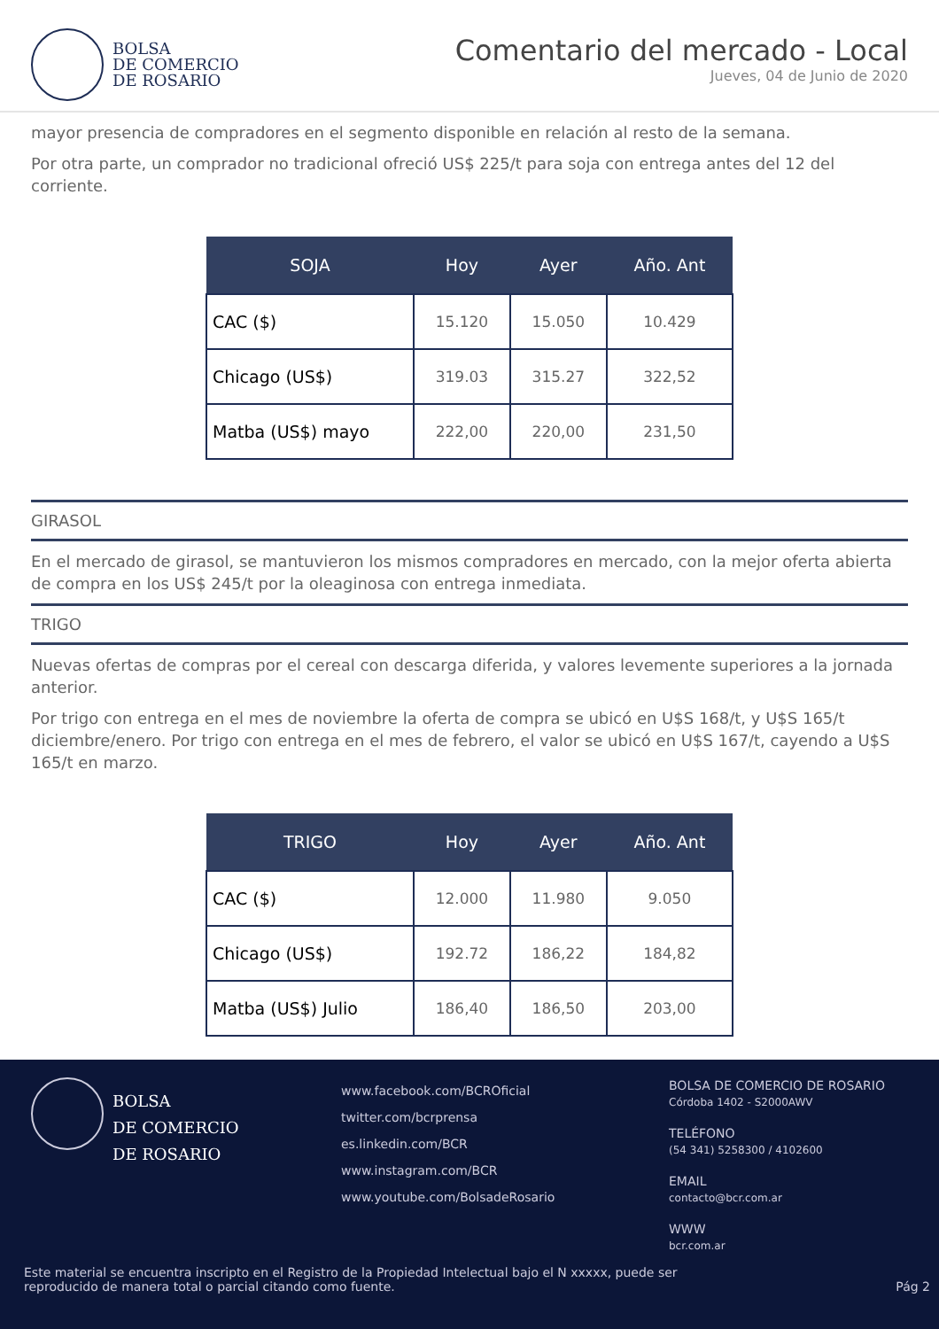BOLSA
DE COMERCIO
DE ROSARIO
Comentario del mercado - Local
Jueves, 04 de Junio de 2020
mayor presencia de compradores en el segmento disponible en relación al resto de la semana.
Por otra parte, un comprador no tradicional ofreció US$ 225/t para soja con entrega antes del 12 del corriente.
| SOJA | Hoy | Ayer | Año. Ant |
| --- | --- | --- | --- |
| CAC ($) | 15.120 | 15.050 | 10.429 |
| Chicago (US$) | 319.03 | 315.27 | 322,52 |
| Matba (US$) mayo | 222,00 | 220,00 | 231,50 |
GIRASOL
En el mercado de girasol, se mantuvieron los mismos compradores en mercado, con la mejor oferta abierta de compra en los US$ 245/t por la oleaginosa con entrega inmediata.
TRIGO
Nuevas ofertas de compras por el cereal con descarga diferida, y valores levemente superiores a la jornada anterior.
Por trigo con entrega en el mes de noviembre la oferta de compra se ubicó en U$S 168/t, y U$S 165/t diciembre/enero. Por trigo con entrega en el mes de febrero, el valor se ubicó en U$S 167/t, cayendo a U$S 165/t en marzo.
| TRIGO | Hoy | Ayer | Año. Ant |
| --- | --- | --- | --- |
| CAC ($) | 12.000 | 11.980 | 9.050 |
| Chicago (US$) | 192.72 | 186,22 | 184,82 |
| Matba (US$) Julio | 186,40 | 186,50 | 203,00 |
BOLSA
DE COMERCIO
DE ROSARIO
www.facebook.com/BCROficial
twitter.com/bcrprensa
es.linkedin.com/BCR
www.instagram.com/BCR
www.youtube.com/BolsadeRosario
BOLSA DE COMERCIO DE ROSARIO
Córdoba 1402 - S2000AWV
TELÉFONO
(54 341) 5258300 / 4102600
EMAIL
contacto@bcr.com.ar
WWW
bcr.com.ar
Este material se encuentra inscripto en el Registro de la Propiedad Intelectual bajo el N xxxxx, puede ser reproducido de manera total o parcial citando como fuente.
Pág 2